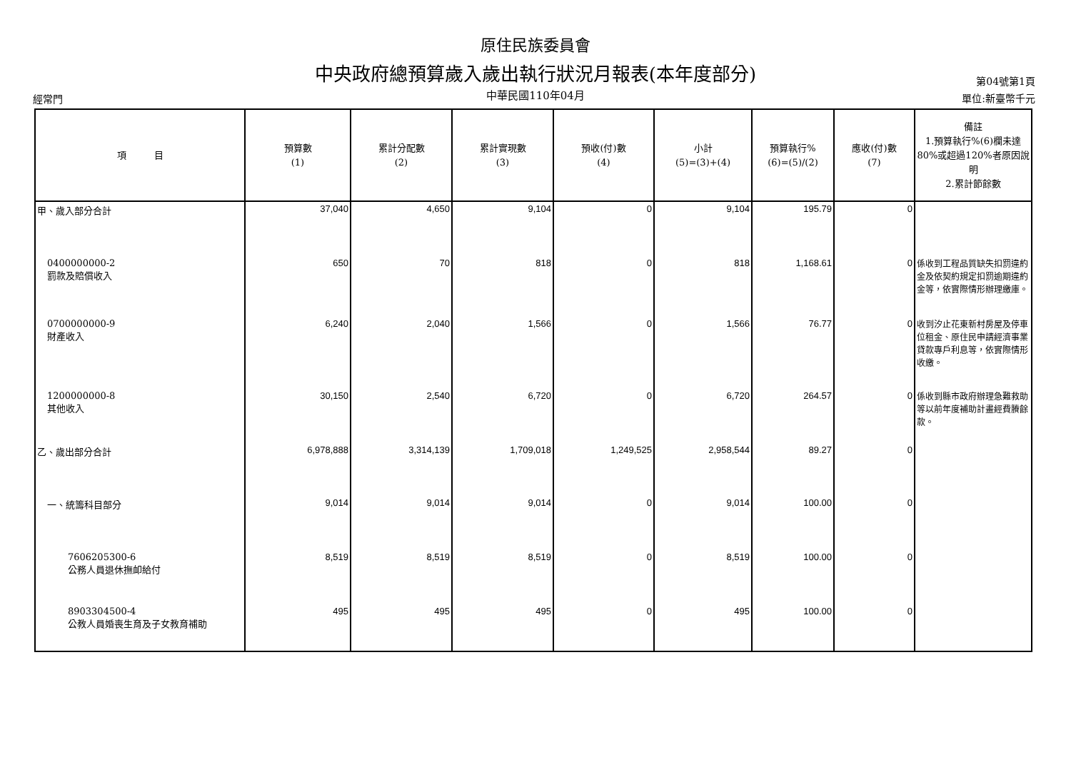原住民族委員會
中央政府總預算歲入歲出執行狀況月報表(本年度部分)
中華民國110年04月
經常門
第04號第1頁
單位:新臺幣千元
| 項 目 | 預算數 (1) | 累計分配數 (2) | 累計實現數 (3) | 預收(付)數 (4) | 小計 (5)=(3)+(4) | 預算執行% (6)=(5)/(2) | 應收(付)數 (7) | 備註 1.預算執行%(6)欄未達80%或超過120%者原因說明 2.累計節餘數 |
| --- | --- | --- | --- | --- | --- | --- | --- | --- |
| 甲、歲入部分合計 | 37,040 | 4,650 | 9,104 | 0 | 9,104 | 195.79 | 0 | |
| 0400000000-2 罰款及賠償收入 | 650 | 70 | 818 | 0 | 818 | 1,168.61 | 0 | 係收到工程品質缺失扣罰違約金及依契約規定扣罰逾期違約金等，依實際情形辦理繳庫。 |
| 0700000000-9 財產收入 | 6,240 | 2,040 | 1,566 | 0 | 1,566 | 76.77 | 0 | 收到汐止花東新村房屋及停車位租金、原住民申請經濟事業貸款專戶利息等，依實際情形收繳。 |
| 1200000000-8 其他收入 | 30,150 | 2,540 | 6,720 | 0 | 6,720 | 264.57 | 0 | 係收到縣市政府辦理急難救助等以前年度補助計畫經費賸餘款。 |
| 乙、歲出部分合計 | 6,978,888 | 3,314,139 | 1,709,018 | 1,249,525 | 2,958,544 | 89.27 | 0 | |
| 一、統籌科目部分 | 9,014 | 9,014 | 9,014 | 0 | 9,014 | 100.00 | 0 | |
| 7606205300-6 公務人員退休撫卹給付 | 8,519 | 8,519 | 8,519 | 0 | 8,519 | 100.00 | 0 | |
| 8903304500-4 公教人員婚喪生育及子女教育補助 | 495 | 495 | 495 | 0 | 495 | 100.00 | 0 | |